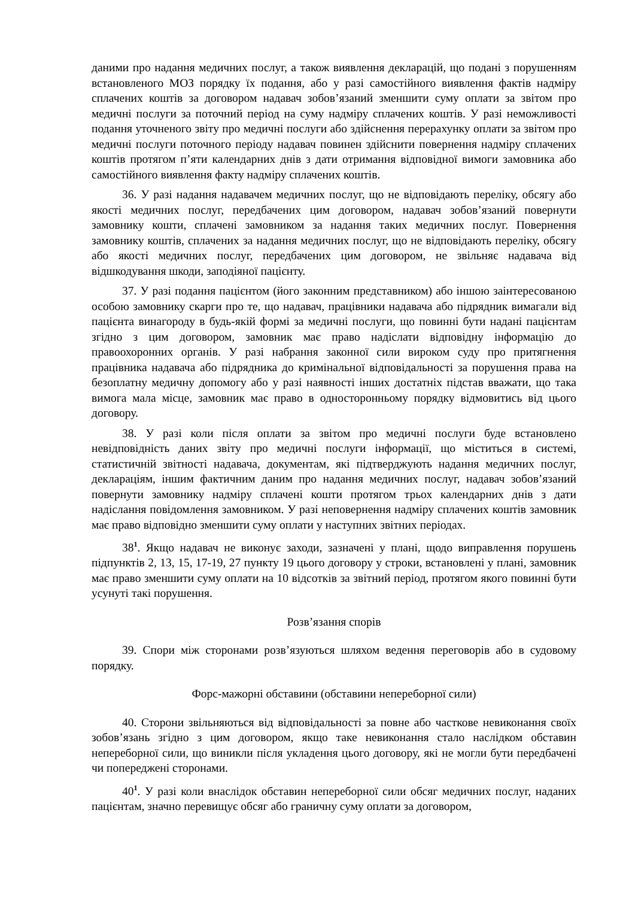даними про надання медичних послуг, а також виявлення декларацій, що подані з порушенням встановленого МОЗ порядку їх подання, або у разі самостійного виявлення фактів надміру сплачених коштів за договором надавач зобов’язаний зменшити суму оплати за звітом про медичні послуги за поточний період на суму надміру сплачених коштів. У разі неможливості подання уточненого звіту про медичні послуги або здійснення перерахунку оплати за звітом про медичні послуги поточного періоду надавач повинен здійснити повернення надміру сплачених коштів протягом п’яти календарних днів з дати отримання відповідної вимоги замовника або самостійного виявлення факту надміру сплачених коштів.
36. У разі надання надавачем медичних послуг, що не відповідають переліку, обсягу або якості медичних послуг, передбачених цим договором, надавач зобов’язаний повернути замовнику кошти, сплачені замовником за надання таких медичних послуг. Повернення замовнику коштів, сплачених за надання медичних послуг, що не відповідають переліку, обсягу або якості медичних послуг, передбачених цим договором, не звільняє надавача від відшкодування шкоди, заподіяної пацієнту.
37. У разі подання пацієнтом (його законним представником) або іншою заінтересованою особою замовнику скарги про те, що надавач, працівники надавача або підрядник вимагали від пацієнта винагороду в будь-якій формі за медичні послуги, що повинні бути надані пацієнтам згідно з цим договором, замовник має право надіслати відповідну інформацію до правоохоронних органів. У разі набрання законної сили вироком суду про притягнення працівника надавача або підрядника до кримінальної відповідальності за порушення права на безоплатну медичну допомогу або у разі наявності інших достатніх підстав вважати, що така вимога мала місце, замовник має право в односторонньому порядку відмовитись від цього договору.
38. У разі коли після оплати за звітом про медичні послуги буде встановлено невідповідність даних звіту про медичні послуги інформації, що міститься в системі, статистичній звітності надавача, документам, які підтверджують надання медичних послуг, деклараціям, іншим фактичним даним про надання медичних послуг, надавач зобов’язаний повернути замовнику надміру сплачені кошти протягом трьох календарних днів з дати надіслання повідомлення замовником. У разі неповернення надміру сплачених коштів замовник має право відповідно зменшити суму оплати у наступних звітних періодах.
38<sup>1</sup>. Якщо надавач не виконує заходи, зазначені у плані, щодо виправлення порушень підпунктів 2, 13, 15, 17-19, 27 пункту 19 цього договору у строки, встановлені у плані, замовник має право зменшити суму оплати на 10 відсотків за звітний період, протягом якого повинні бути усунуті такі порушення.
Розв’язання спорів
39. Спори між сторонами розв’язуються шляхом ведення переговорів або в судовому порядку.
Форс-мажорні обставини (обставини непереборної сили)
40. Сторони звільняються від відповідальності за повне або часткове невиконання своїх зобов’язань згідно з цим договором, якщо таке невиконання стало наслідком обставин непереборної сили, що виникли після укладення цього договору, які не могли бути передбачені чи попереджені сторонами.
40<sup>1</sup>. У разі коли внаслідок обставин непереборної сили обсяг медичних послуг, наданих пацієнтам, значно перевищує обсяг або граничну суму оплати за договором,